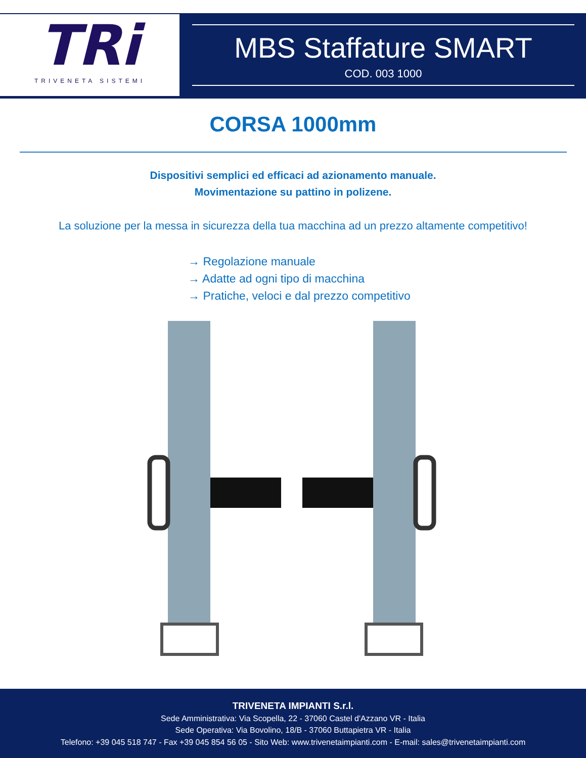TRi
TRIVENETA SISTEMI
MBS Staffature SMART
COD. 003 1000
CORSA 1000mm
Dispositivi semplici ed efficaci ad azionamento manuale.
Movimentazione su pattino in polizene.
La soluzione per la messa in sicurezza della tua macchina ad un prezzo altamente competitivo!
→ Regolazione manuale
→ Adatte ad ogni tipo di macchina
→ Pratiche, veloci e dal prezzo competitivo
TRIVENETA IMPIANTI S.r.l.
Sede Amministrativa: Via Scopella, 22 - 37060 Castel d'Azzano VR - Italia
Sede Operativa: Via Bovolino, 18/B - 37060 Buttapietra VR - Italia
Telefono: +39 045 518 747 - Fax +39 045 854 56 05 - Sito Web: www.trivenetaimpianti.com - E-mail: sales@trivenetaimpianti.com